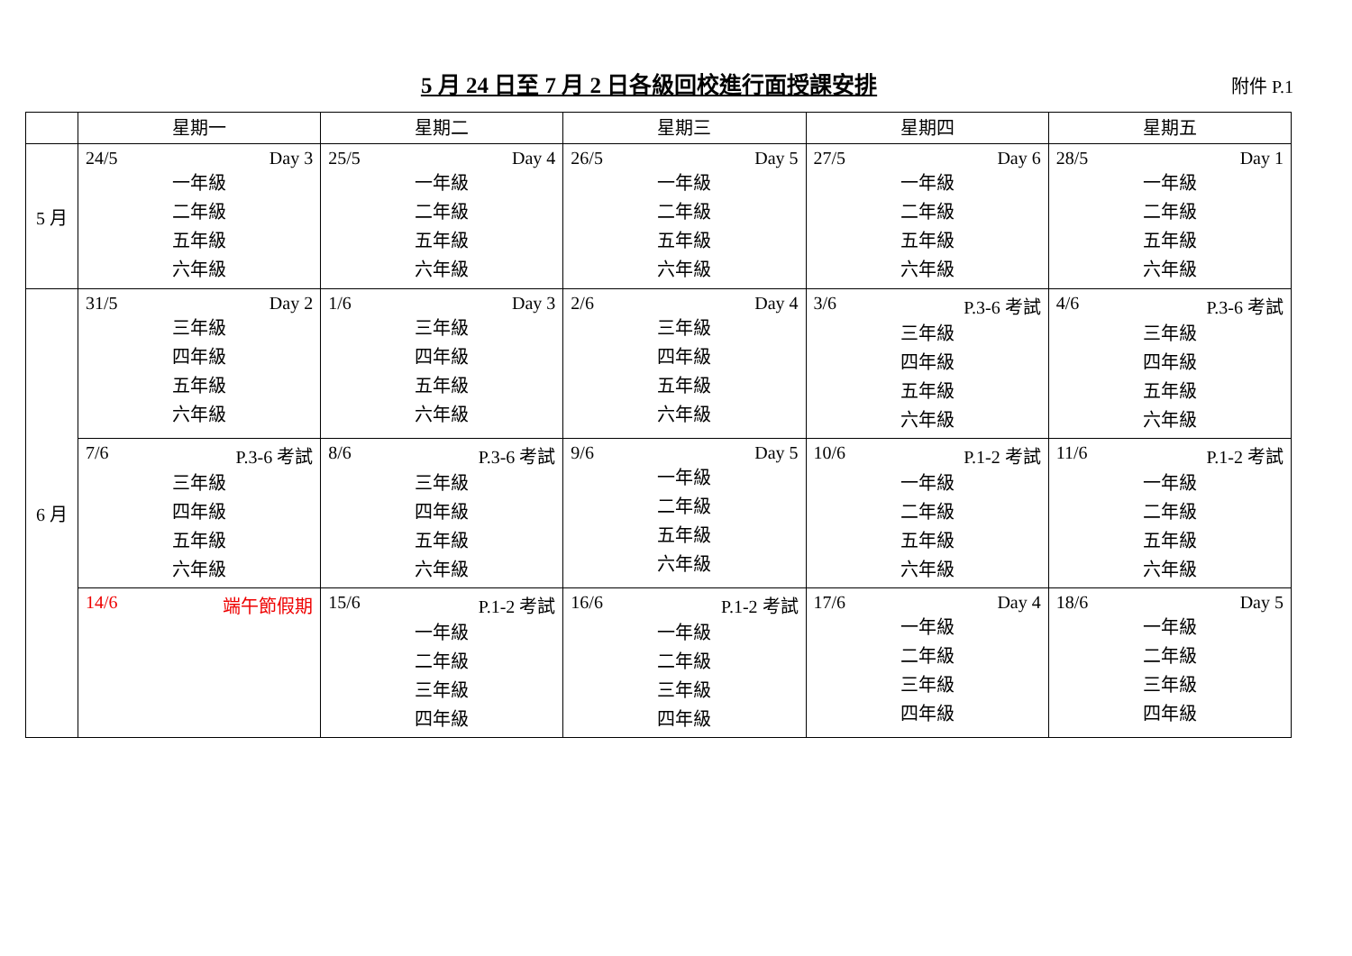5 月 24 日至 7 月 2 日各級回校進行面授課安排
附件 P.1
| | 星期一 | 星期二 | 星期三 | 星期四 | 星期五 |
| --- | --- | --- | --- | --- | --- |
| 5 月 | 24/5 Day 3 一年級 二年級 五年級 六年級 | 25/5 Day 4 一年級 二年級 五年級 六年級 | 26/5 Day 5 一年級 二年級 五年級 六年級 | 27/5 Day 6 一年級 二年級 五年級 六年級 | 28/5 Day 1 一年級 二年級 五年級 六年級 |
| 6 月 | 31/5 Day 2 三年級 四年級 五年級 六年級 | 1/6 Day 3 三年級 四年級 五年級 六年級 | 2/6 Day 4 三年級 四年級 五年級 六年級 | 3/6 P.3-6 考試 三年級 四年級 五年級 六年級 | 4/6 P.3-6 考試 三年級 四年級 五年級 六年級 |
| | 7/6 P.3-6 考試 三年級 四年級 五年級 六年級 | 8/6 P.3-6 考試 三年級 四年級 五年級 六年級 | 9/6 Day 5 一年級 二年級 五年級 六年級 | 10/6 P.1-2 考試 一年級 二年級 五年級 六年級 | 11/6 P.1-2 考試 一年級 二年級 五年級 六年級 |
| | 14/6 端午節假期 | 15/6 P.1-2 考試 一年級 二年級 三年級 四年級 | 16/6 P.1-2 考試 一年級 二年級 三年級 四年級 | 17/6 Day 4 一年級 二年級 三年級 四年級 | 18/6 Day 5 一年級 二年級 三年級 四年級 |